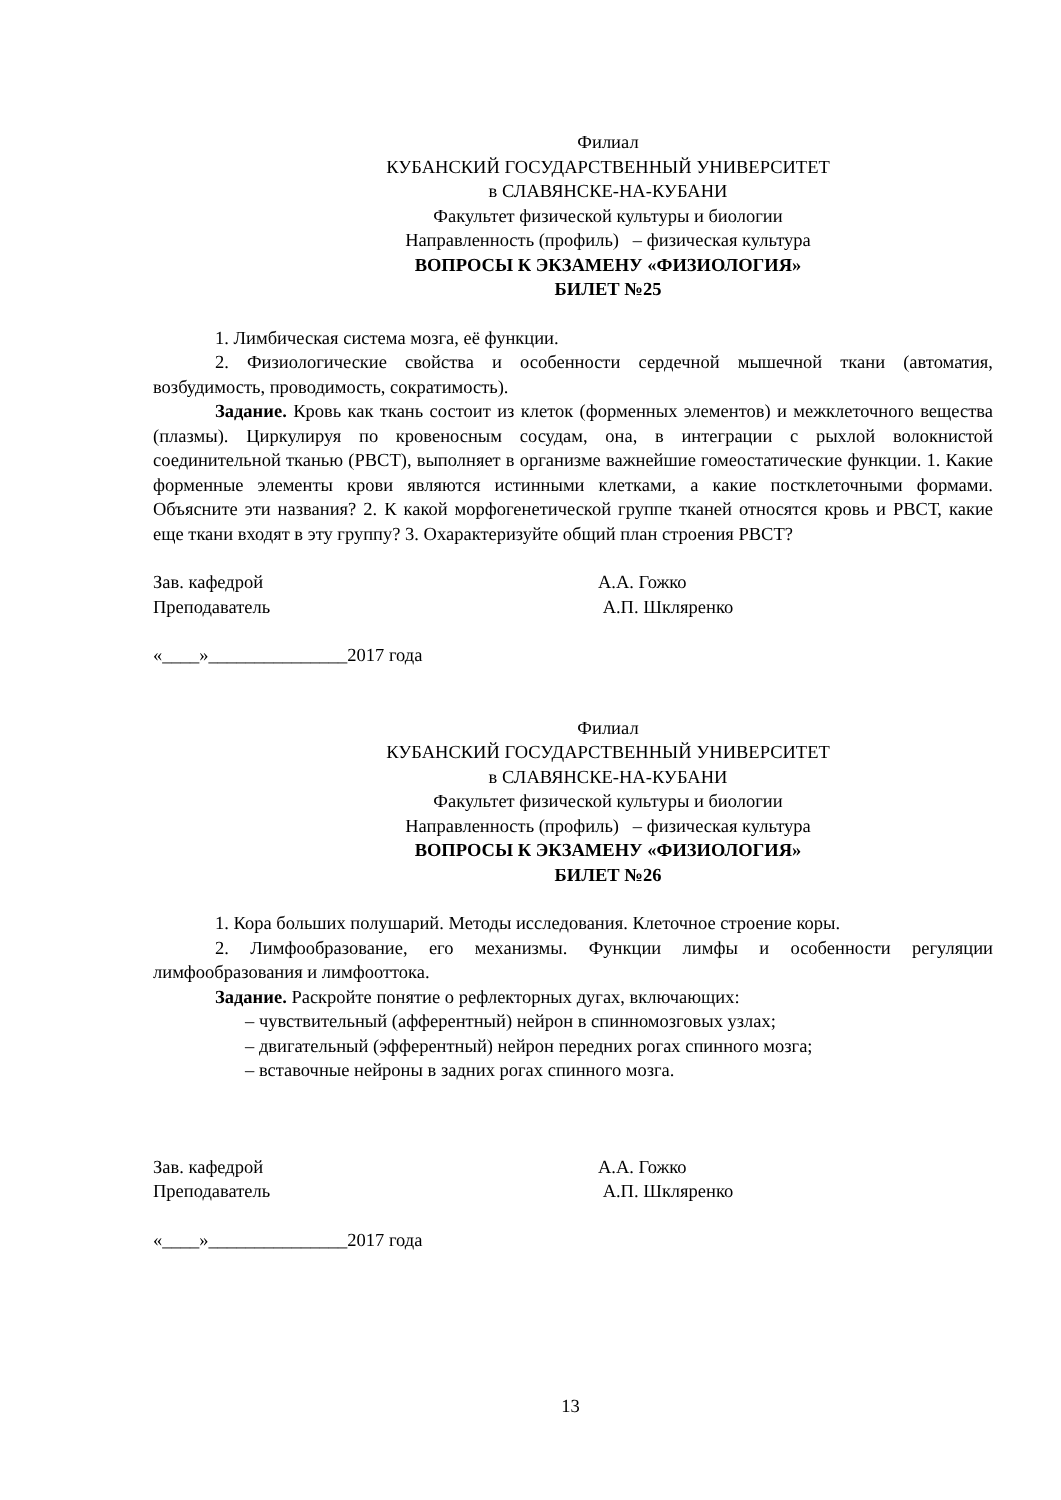Филиал
КУБАНСКИЙ ГОСУДАРСТВЕННЫЙ УНИВЕРСИТЕТ
в СЛАВЯНСКЕ-НА-КУБАНИ
Факультет физической культуры и биологии
Направленность (профиль) – физическая культура
ВОПРОСЫ К ЭКЗАМЕНУ «ФИЗИОЛОГИЯ»
БИЛЕТ №25
1. Лимбическая система мозга, её функции.
2. Физиологические свойства и особенности сердечной мышечной ткани (автоматия, возбудимость, проводимость, сократимость).
Задание. Кровь как ткань состоит из клеток (форменных элементов) и межклеточного вещества (плазмы). Циркулируя по кровеносным сосудам, она, в интеграции с рыхлой волокнистой соединительной тканью (РВСТ), выполняет в организме важнейшие гомеостатические функции. 1. Какие форменные элементы крови являются истинными клетками, а какие постклеточными формами. Объясните эти названия? 2. К какой морфогенетической группе тканей относятся кровь и РВСТ, какие еще ткани входят в эту группу? 3. Охарактеризуйте общий план строения РВСТ?
Зав. кафедрой А.А. Гожко
Преподаватель А.П. Шкляренко
«____»_______________2017 года
Филиал
КУБАНСКИЙ ГОСУДАРСТВЕННЫЙ УНИВЕРСИТЕТ
в СЛАВЯНСКЕ-НА-КУБАНИ
Факультет физической культуры и биологии
Направленность (профиль) – физическая культура
ВОПРОСЫ К ЭКЗАМЕНУ «ФИЗИОЛОГИЯ»
БИЛЕТ №26
1. Кора больших полушарий. Методы исследования. Клеточное строение коры.
2. Лимфообразование, его механизмы. Функции лимфы и особенности регуляции лимфообразования и лимфооттока.
Задание. Раскройте понятие о рефлекторных дугах, включающих:
– чувствительный (афферентный) нейрон в спинномозговых узлах;
– двигательный (эфферентный) нейрон передних рогах спинного мозга;
– вставочные нейроны в задних рогах спинного мозга.
Зав. кафедрой А.А. Гожко
Преподаватель А.П. Шкляренко
«____»_______________2017 года
13